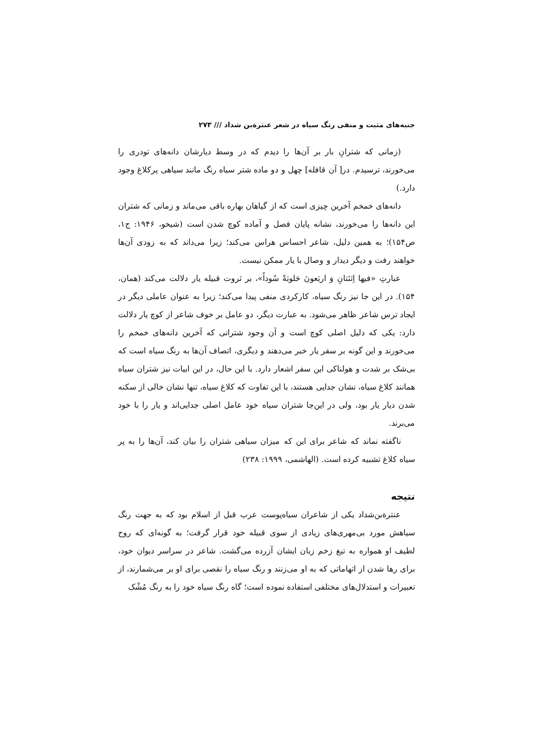جنبه‌های مثبت و منفی رنگ سیاه در شعر عنترة‌بن شداد /// ۲۷۳
(زمانی که شترانِ بار بر آن‌ها را دیدم که در وسط دیارشان دانه‌های تودری را می‌خورند، ترسیدم. در[ آن قافله] چهل و دو ماده شتر سیاه رنگ مانند سیاهی پرکلاغ وجود دارد.)
دانه‌های خمخم آخرین چیزی است که از گیاهان بهاره باقی می‌ماند و زمانی که شتران این دانه‌ها را می‌خورند، نشانه پایان فصل و آماده کوچ شدن است (شیخو، ۱۹۴۶: ج۱، ص۱۵۴)؛ به همین دلیل، شاعر احساس هراس می‌کند؛ زیرا می‌داند که به زودی آن‌ها خواهند رفت و دیگر دیدار و وصال با یار ممکن نیست.
عبارتِ «فیها اِثنَتانِ وَ اربَعونَ حَلوبَةً سُوداً»، بر ثروت قبیله یار دلالت می‌کند (همان، ۱۵۴). در این جا نیز رنگ سیاه، کارکردی منفی پیدا می‌کند؛ زیرا به عنوان عاملی دیگر در ایجاد ترس شاعر ظاهر می‌شود. به عبارت دیگر، دو عامل بر خوف شاعر از کوچ یار دلالت دارد: یکی که دلیل اصلی کوچ است و آن وجود شترانی که آخرین دانه‌های خمخم را می‌خورند و این گونه بر سفر یار خبر می‌دهند و دیگری، اتصاف آن‌ها به رنگ سیاه است که بی‌شک بر شدت و هولناکی این سفر اشعار دارد. با این حال، در این ابیات نیز شتران سیاه همانند کلاغ سیاه، نشان جدایی هستند، با این تفاوت که کلاغ سیاه، تنها نشان خالی از سکنه شدن دیار یار بود، ولی در این‌جا شتران سیاه خود عامل اصلی جدایی‌اند و یار را با خود می‌برند.
ناگفته نماند که شاعر برای این که میزان سیاهی شتران را بیان کند، آن‌ها را به پر سیاه کلاغ تشبیه کرده است. (الهاشمی، ۱۹۹۹: ۲۳۸)
نتیجه
عنترة‌بن‌شداد یکی از شاعران سیاه‌پوست عرب قبل از اسلام بود که به جهت رنگ سیاهش مورد بی‌مهری‌های زیادی از سوی قبیله خود قرار گرفت؛ به گونه‌ای که روح لطیف او همواره به تیغ زخم زبان ایشان آزرده می‌گشت. شاعر در سراسر دیوان خود، برای رها شدن از اتهاماتی که به او می‌زنند و رنگ سیاه را نقصی برای او بر می‌شمارند، از تعبیرات و استدلال‌های مختلفی استفاده نموده است؛ گاه رنگ سیاه خود را به رنگ مُشْک